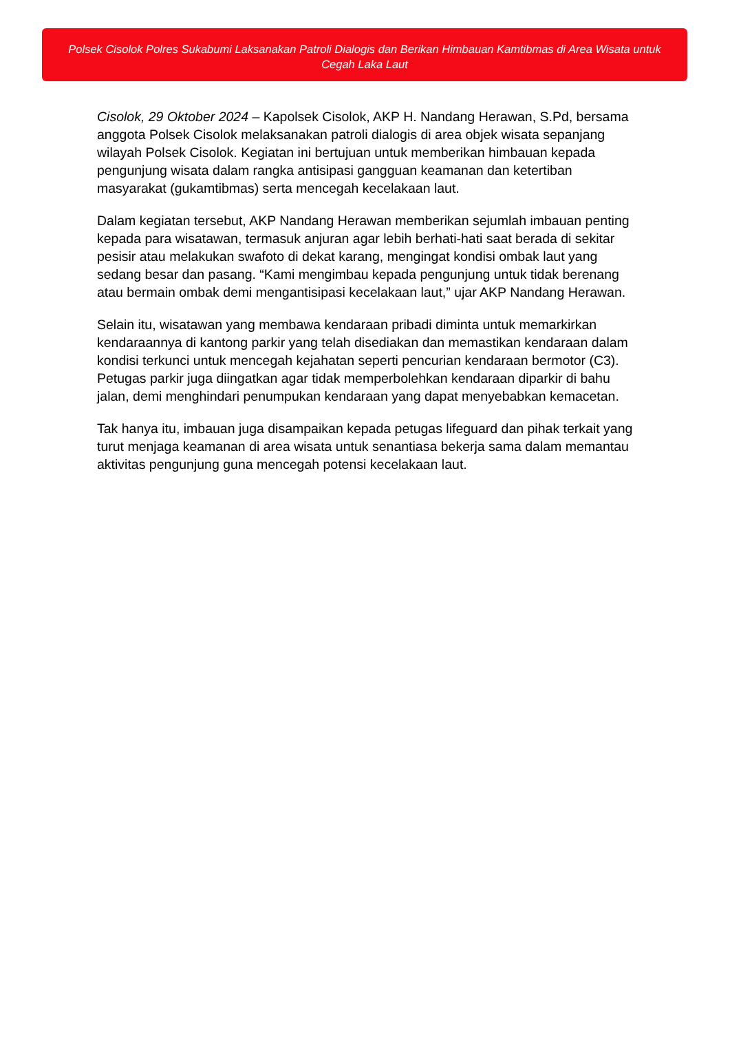Polsek Cisolok Polres Sukabumi Laksanakan Patroli Dialogis dan Berikan Himbauan Kamtibmas di Area Wisata untuk Cegah Laka Laut
Cisolok, 29 Oktober 2024 – Kapolsek Cisolok, AKP H. Nandang Herawan, S.Pd, bersama anggota Polsek Cisolok melaksanakan patroli dialogis di area objek wisata sepanjang wilayah Polsek Cisolok. Kegiatan ini bertujuan untuk memberikan himbauan kepada pengunjung wisata dalam rangka antisipasi gangguan keamanan dan ketertiban masyarakat (gukamtibmas) serta mencegah kecelakaan laut.
Dalam kegiatan tersebut, AKP Nandang Herawan memberikan sejumlah imbauan penting kepada para wisatawan, termasuk anjuran agar lebih berhati-hati saat berada di sekitar pesisir atau melakukan swafoto di dekat karang, mengingat kondisi ombak laut yang sedang besar dan pasang. “Kami mengimbau kepada pengunjung untuk tidak berenang atau bermain ombak demi mengantisipasi kecelakaan laut,” ujar AKP Nandang Herawan.
Selain itu, wisatawan yang membawa kendaraan pribadi diminta untuk memarkirkan kendaraannya di kantong parkir yang telah disediakan dan memastikan kendaraan dalam kondisi terkunci untuk mencegah kejahatan seperti pencurian kendaraan bermotor (C3). Petugas parkir juga diingatkan agar tidak memperbolehkan kendaraan diparkir di bahu jalan, demi menghindari penumpukan kendaraan yang dapat menyebabkan kemacetan.
Tak hanya itu, imbauan juga disampaikan kepada petugas lifeguard dan pihak terkait yang turut menjaga keamanan di area wisata untuk senantiasa bekerja sama dalam memantau aktivitas pengunjung guna mencegah potensi kecelakaan laut.